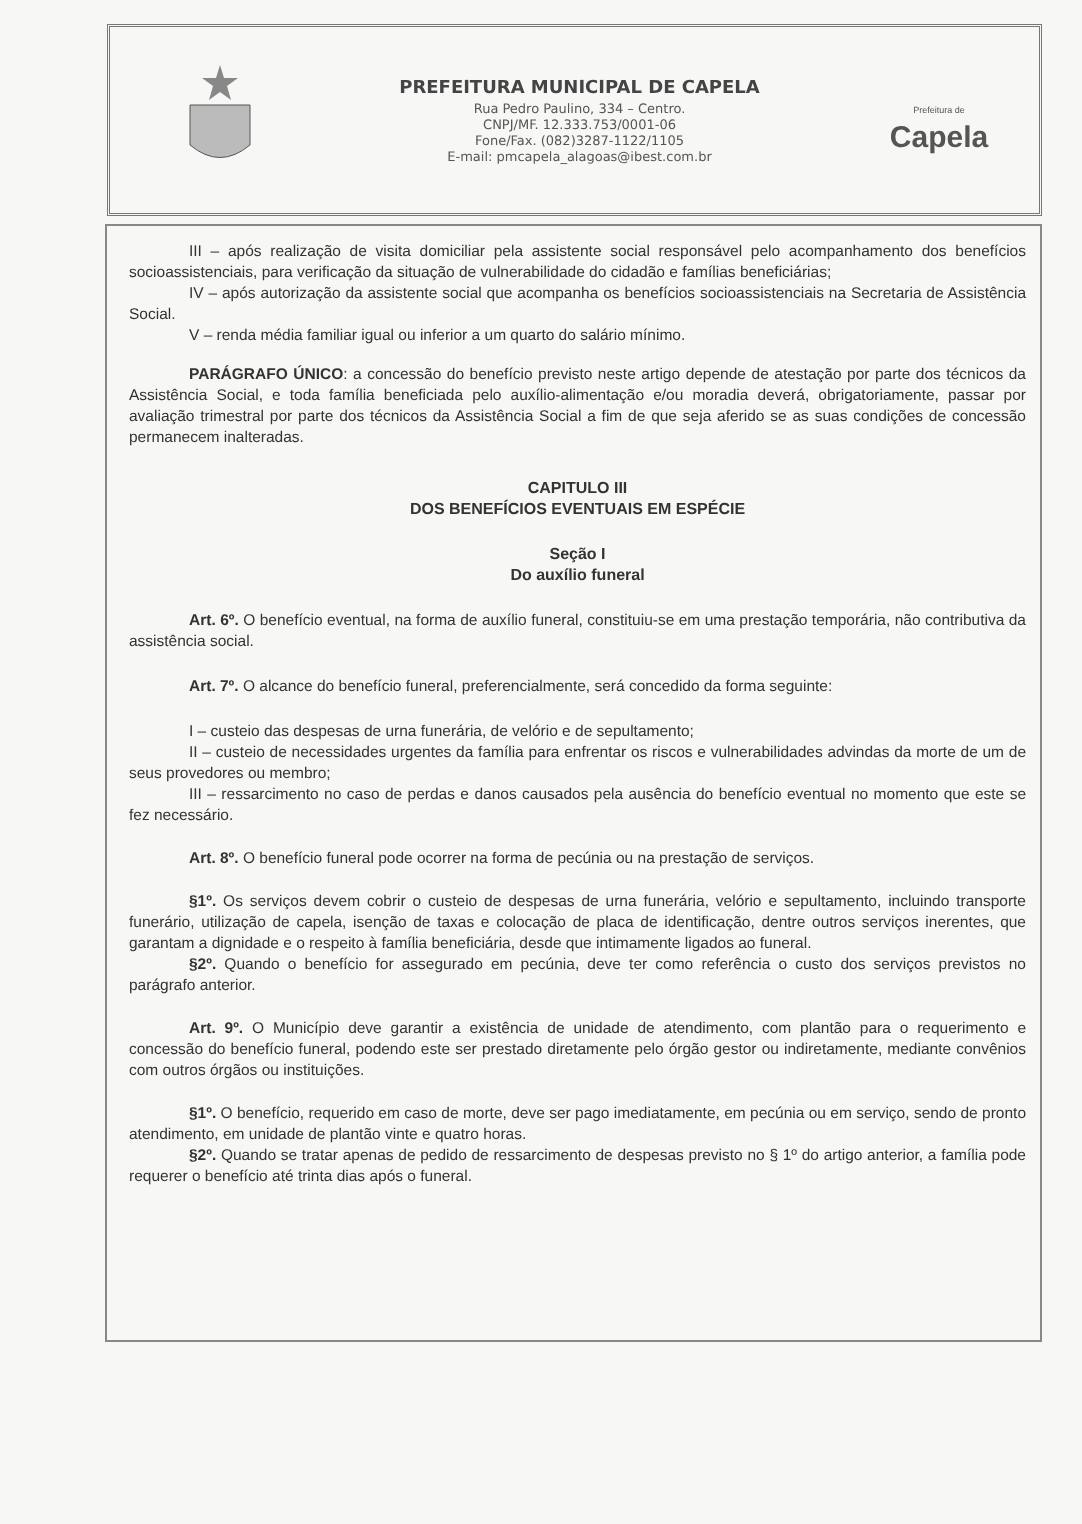PREFEITURA MUNICIPAL DE CAPELA
Rua Pedro Paulino, 334 – Centro.
CNPJ/MF. 12.333.753/0001-06
Fone/Fax. (082)3287-1122/1105
E-mail: pmcapela_alagoas@ibest.com.br
Prefeitura de
Capela
III – após realização de visita domiciliar pela assistente social responsável pelo acompanhamento dos benefícios socioassistenciais, para verificação da situação de vulnerabilidade do cidadão e famílias beneficiárias;
IV – após autorização da assistente social que acompanha os benefícios socioassistenciais na Secretaria de Assistência Social.
V – renda média familiar igual ou inferior a um quarto do salário mínimo.
PARÁGRAFO ÚNICO: a concessão do benefício previsto neste artigo depende de atestação por parte dos técnicos da Assistência Social, e toda família beneficiada pelo auxílio-alimentação e/ou moradia deverá, obrigatoriamente, passar por avaliação trimestral por parte dos técnicos da Assistência Social a fim de que seja aferido se as suas condições de concessão permanecem inalteradas.
CAPITULO III
DOS BENEFÍCIOS EVENTUAIS EM ESPÉCIE
Seção I
Do auxílio funeral
Art. 6º. O benefício eventual, na forma de auxílio funeral, constituiu-se em uma prestação temporária, não contributiva da assistência social.
Art. 7º. O alcance do benefício funeral, preferencialmente, será concedido da forma seguinte:
I – custeio das despesas de urna funerária, de velório e de sepultamento;
II – custeio de necessidades urgentes da família para enfrentar os riscos e vulnerabilidades advindas da morte de um de seus provedores ou membro;
III – ressarcimento no caso de perdas e danos causados pela ausência do benefício eventual no momento que este se fez necessário.
Art. 8º. O benefício funeral pode ocorrer na forma de pecúnia ou na prestação de serviços.
§1º. Os serviços devem cobrir o custeio de despesas de urna funerária, velório e sepultamento, incluindo transporte funerário, utilização de capela, isenção de taxas e colocação de placa de identificação, dentre outros serviços inerentes, que garantam a dignidade e o respeito à família beneficiária, desde que intimamente ligados ao funeral.
§2º. Quando o benefício for assegurado em pecúnia, deve ter como referência o custo dos serviços previstos no parágrafo anterior.
Art. 9º. O Município deve garantir a existência de unidade de atendimento, com plantão para o requerimento e concessão do benefício funeral, podendo este ser prestado diretamente pelo órgão gestor ou indiretamente, mediante convênios com outros órgãos ou instituições.
§1º. O benefício, requerido em caso de morte, deve ser pago imediatamente, em pecúnia ou em serviço, sendo de pronto atendimento, em unidade de plantão vinte e quatro horas.
§2º. Quando se tratar apenas de pedido de ressarcimento de despesas previsto no § 1º do artigo anterior, a família pode requerer o benefício até trinta dias após o funeral.